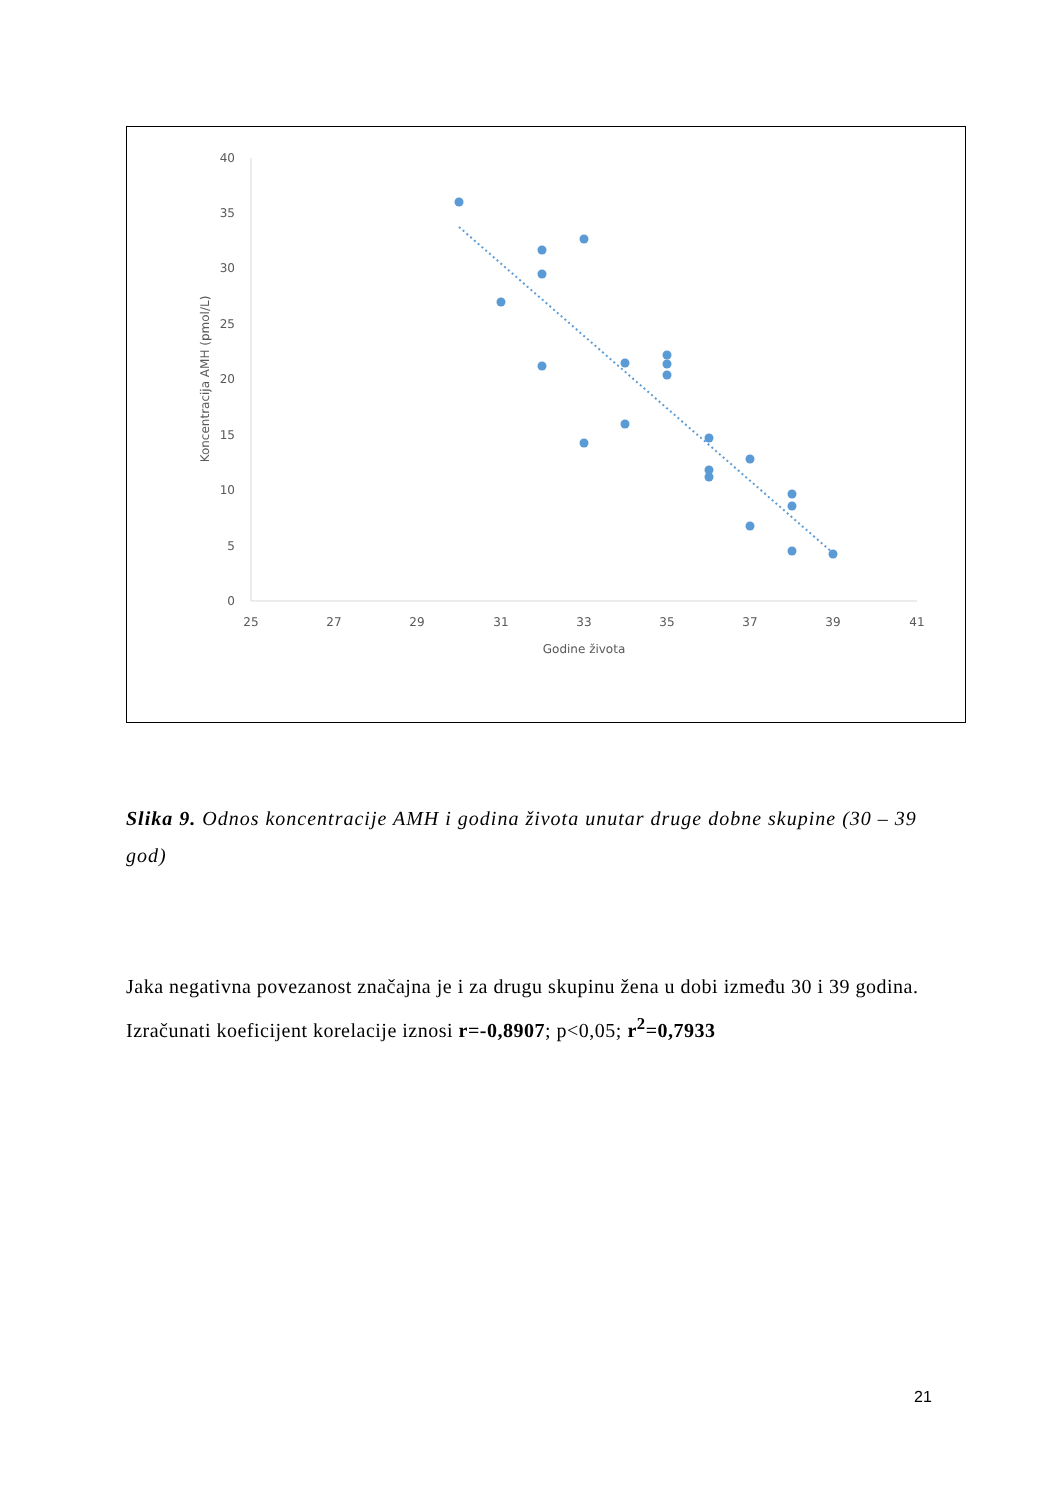0
5
10
15
20
25
30
35
40
25
27
29
31
33
35
37
39
41
Godine života
Koncentracija AMH (pmol/L)
Slika 9. Odnos koncentracije AMH i godina života unutar druge dobne skupine (30 – 39 god)
Jaka negativna povezanost značajna je i za drugu skupinu žena u dobi između 30 i 39 godina. Izračunati koeficijent korelacije iznosi r=-0,8907; p<0,05; r<sup>2</sup>=0,7933
21